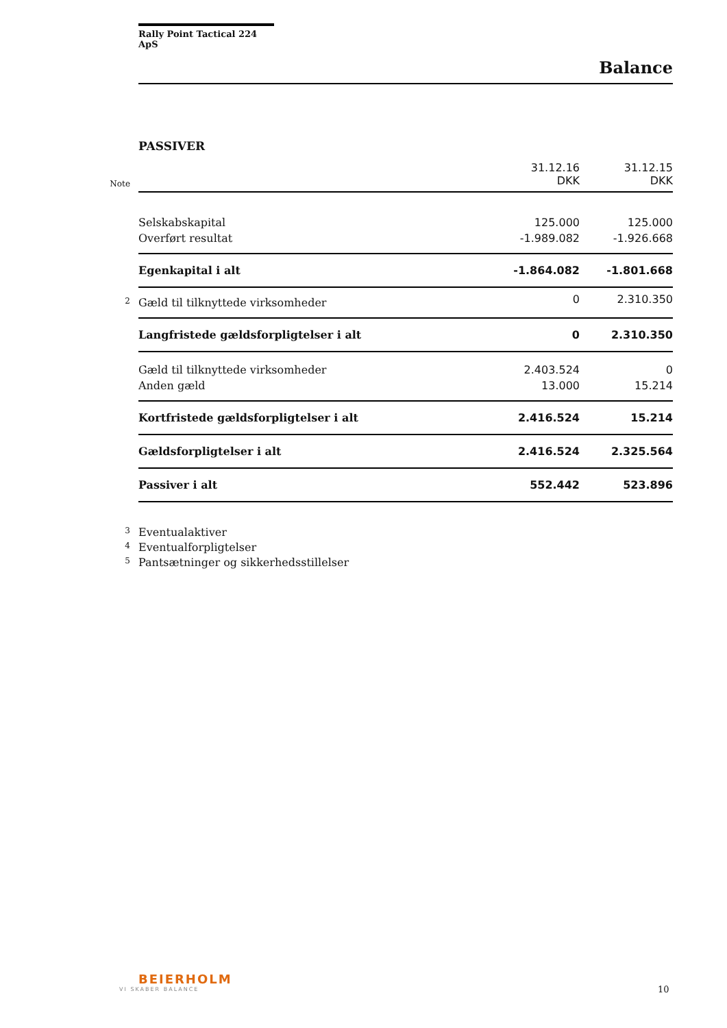Rally Point Tactical 224 ApS
Balance
PASSIVER
| Note | 31.12.16 DKK | 31.12.15 DKK |
| Selskabskapital | 125.000 | 125.000 |
| Overført resultat | -1.989.082 | -1.926.668 |
| Egenkapital i alt | -1.864.082 | -1.801.668 |
| 2 Gæld til tilknyttede virksomheder | 0 | 2.310.350 |
| Langfristede gældsforpligtelser i alt | 0 | 2.310.350 |
| Gæld til tilknyttede virksomheder | 2.403.524 | 0 |
| Anden gæld | 13.000 | 15.214 |
| Kortfristede gældsforpligtelser i alt | 2.416.524 | 15.214 |
| Gældsforpligtelser i alt | 2.416.524 | 2.325.564 |
| Passiver i alt | 552.442 | 523.896 |
3 Eventualaktiver
4 Eventualforpligtelser
5 Pantsætninger og sikkerhedsstillelser
BEIERHOLM
VI SKABER BALANCE
10